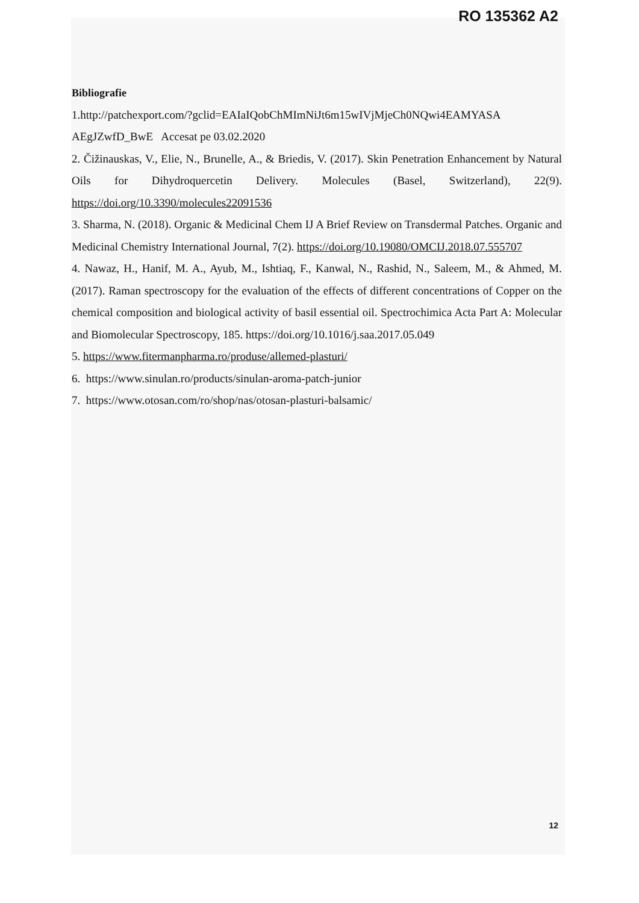RO 135362 A2
Bibliografie
1.http://patchexport.com/?gclid=EAIaIQobChMImNiJt6m15wIVjMjeCh0NQwi4EAMYASA AEgJZwfD_BwE Accesat pe 03.02.2020
2. Čižinauskas, V., Elie, N., Brunelle, A., & Briedis, V. (2017). Skin Penetration Enhancement by Natural Oils for Dihydroquercetin Delivery. Molecules (Basel, Switzerland), 22(9). https://doi.org/10.3390/molecules22091536
3. Sharma, N. (2018). Organic & Medicinal Chem IJ A Brief Review on Transdermal Patches. Organic and Medicinal Chemistry International Journal, 7(2). https://doi.org/10.19080/OMCIJ.2018.07.555707
4. Nawaz, H., Hanif, M. A., Ayub, M., Ishtiaq, F., Kanwal, N., Rashid, N., Saleem, M., & Ahmed, M. (2017). Raman spectroscopy for the evaluation of the effects of different concentrations of Copper on the chemical composition and biological activity of basil essential oil. Spectrochimica Acta Part A: Molecular and Biomolecular Spectroscopy, 185. https://doi.org/10.1016/j.saa.2017.05.049
5. https://www.fitermanpharma.ro/produse/allemed-plasturi/
6. https://www.sinulan.ro/products/sinulan-aroma-patch-junior
7. https://www.otosan.com/ro/shop/nas/otosan-plasturi-balsamic/
12